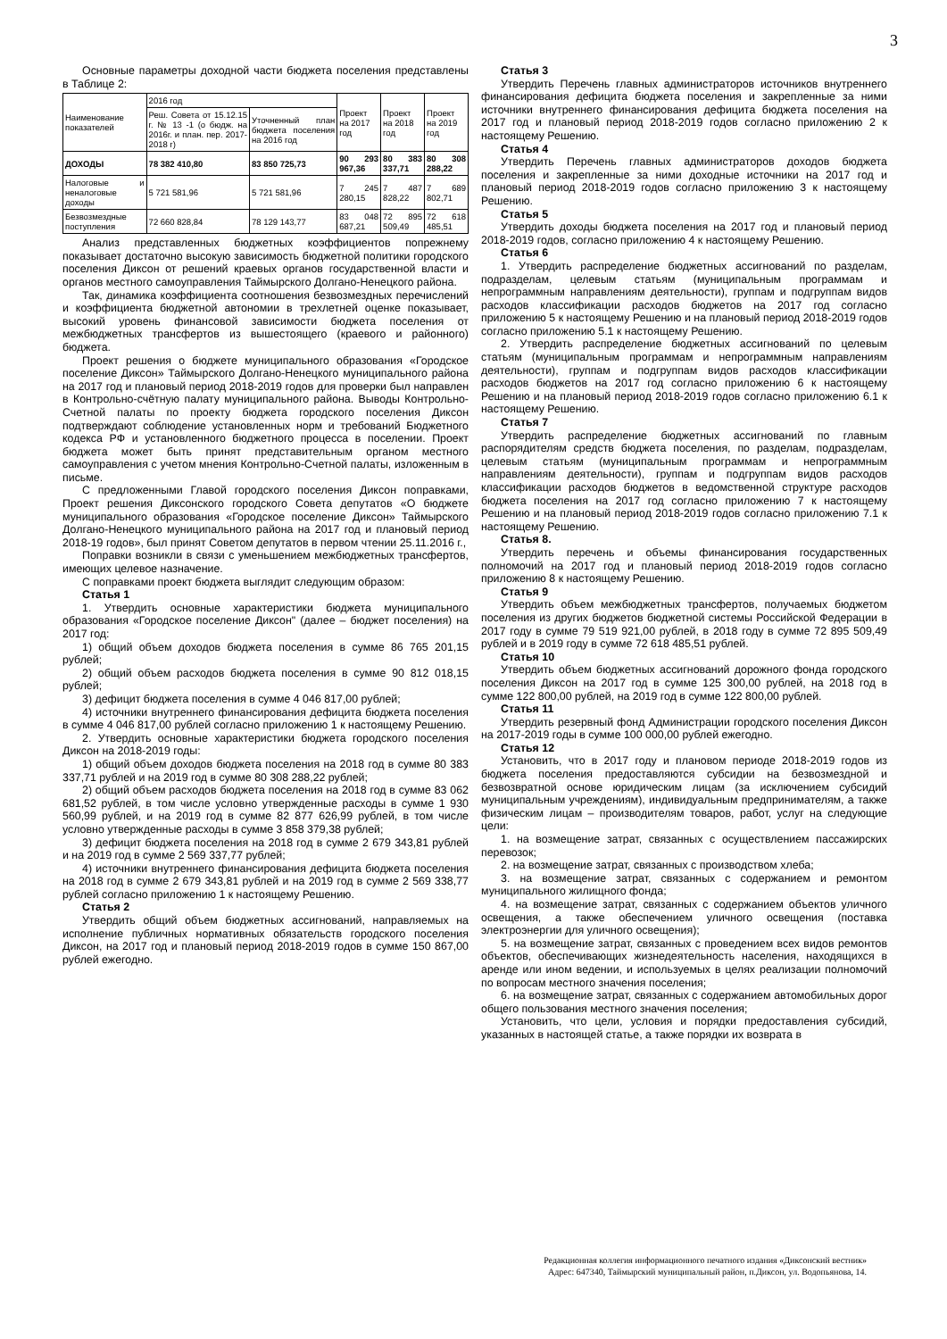3
Основные параметры доходной части бюджета поселения представлены в Таблице 2:
| Наименование показателей | 2016 год | | Проект на 2017 год | Проект на 2018 год | Проект на 2019 год |
| --- | --- | --- | --- | --- | --- |
| | Реш. Совета от 15.12.15 г. № 13 -1 (о бюдж. на 2016г. и план. пер. 2017-2018 г) | Уточненный план бюджета поселения на 2016 год | | | |
| ДОХОДЫ | 78 382 410,80 | 83 850 725,73 | 90 293 967,36 | 80 383 337,71 | 80 308 288,22 |
| Налоговые и неналоговые доходы | 5 721 581,96 | 5 721 581,96 | 7 245 280,15 | 7 487 828,22 | 7 689 802,71 |
| Безвозмездные поступления | 72 660 828,84 | 78 129 143,77 | 83 048 687,21 | 72 895 509,49 | 72 618 485,51 |
Анализ представленных бюджетных коэффициентов попрежнему показывает достаточно высокую зависимость бюджетной политики городского поселения Диксон от решений краевых органов государственной власти и органов местного самоуправления Таймырского Долгано-Ненецкого района.
Так, динамика коэффициента соотношения безвозмездных перечислений и коэффициента бюджетной автономии в трехлетней оценке показывает, высокий уровень финансовой зависимости бюджета поселения от межбюджетных трансфертов из вышестоящего (краевого и районного) бюджета.
Проект решения о бюджете муниципального образования «Городское поселение Диксон» Таймырского Долгано-Ненецкого муниципального района на 2017 год и плановый период 2018-2019 годов для проверки был направлен в Контрольно-счётную палату муниципального района. Выводы Контрольно-Счетной палаты по проекту бюджета городского поселения Диксон подтверждают соблюдение установленных норм и требований Бюджетного кодекса РФ и установленного бюджетного процесса в поселении. Проект бюджета может быть принят представительным органом местного самоуправления с учетом мнения Контрольно-Счетной палаты, изложенным в письме.
С предложенными Главой городского поселения Диксон поправками, Проект решения Диксонского городского Совета депутатов «О бюджете муниципального образования «Городское поселение Диксон» Таймырского Долгано-Ненецкого муниципального района на 2017 год и плановый период 2018-19 годов», был принят Советом депутатов в первом чтении 25.11.2016 г.,
Поправки возникли в связи с уменьшением межбюджетных трансфертов, имеющих целевое назначение.
С поправками проект бюджета выглядит следующим образом:
Статья 1
1. Утвердить основные характеристики бюджета муниципального образования «Городское поселение Диксон" (далее – бюджет поселения) на 2017 год:
1) общий объем доходов бюджета поселения в сумме 86 765 201,15 рублей;
2) общий объем расходов бюджета поселения в сумме 90 812 018,15 рублей;
3) дефицит бюджета поселения в сумме 4 046 817,00 рублей;
4) источники внутреннего финансирования дефицита бюджета поселения в сумме 4 046 817,00 рублей согласно приложению 1 к настоящему Решению.
2. Утвердить основные характеристики бюджета городского поселения Диксон на 2018-2019 годы:
1) общий объем доходов бюджета поселения на 2018 год в сумме 80 383 337,71 рублей и на 2019 год в сумме 80 308 288,22 рублей;
2) общий объем расходов бюджета поселения на 2018 год в сумме 83 062 681,52 рублей, в том числе условно утвержденные расходы в сумме 1 930 560,99 рублей, и на 2019 год в сумме 82 877 626,99 рублей, в том числе условно утвержденные расходы в сумме 3 858 379,38 рублей;
3) дефицит бюджета поселения на 2018 год в сумме 2 679 343,81 рублей и на 2019 год в сумме 2 569 337,77 рублей;
4) источники внутреннего финансирования дефицита бюджета поселения на 2018 год в сумме 2 679 343,81 рублей и на 2019 год в сумме 2 569 338,77 рублей согласно приложению 1 к настоящему Решению.
Статья 2
Утвердить общий объем бюджетных ассигнований, направляемых на исполнение публичных нормативных обязательств городского поселения Диксон, на 2017 год и плановый период 2018-2019 годов в сумме 150 867,00 рублей ежегодно.
Статья 3
Утвердить Перечень главных администраторов источников внутреннего финансирования дефицита бюджета поселения и закрепленные за ними источники внутреннего финансирования дефицита бюджета поселения на 2017 год и плановый период 2018-2019 годов согласно приложению 2 к настоящему Решению.
Статья 4
Утвердить Перечень главных администраторов доходов бюджета поселения и закрепленные за ними доходные источники на 2017 год и плановый период 2018-2019 годов согласно приложению 3 к настоящему Решению.
Статья 5
Утвердить доходы бюджета поселения на 2017 год и плановый период 2018-2019 годов, согласно приложению 4 к настоящему Решению.
Статья 6
1. Утвердить распределение бюджетных ассигнований по разделам, подразделам, целевым статьям (муниципальным программам и непрограммным направлениям деятельности), группам и подгруппам видов расходов классификации расходов бюджетов на 2017 год согласно приложению 5 к настоящему Решению и на плановый период 2018-2019 годов согласно приложению 5.1 к настоящему Решению.
2. Утвердить распределение бюджетных ассигнований по целевым статьям (муниципальным программам и непрограммным направлениям деятельности), группам и подгруппам видов расходов классификации расходов бюджетов на 2017 год согласно приложению 6 к настоящему Решению и на плановый период 2018-2019 годов согласно приложению 6.1 к настоящему Решению.
Статья 7
Утвердить распределение бюджетных ассигнований по главным распорядителям средств бюджета поселения, по разделам, подразделам, целевым статьям (муниципальным программам и непрограммным направлениям деятельности), группам и подгруппам видов расходов классификации расходов бюджетов в ведомственной структуре расходов бюджета поселения на 2017 год согласно приложению 7 к настоящему Решению и на плановый период 2018-2019 годов согласно приложению 7.1 к настоящему Решению.
Статья 8.
Утвердить перечень и объемы финансирования государственных полномочий на 2017 год и плановый период 2018-2019 годов согласно приложению 8 к настоящему Решению.
Статья 9
Утвердить объем межбюджетных трансфертов, получаемых бюджетом поселения из других бюджетов бюджетной системы Российской Федерации в 2017 году в сумме 79 519 921,00 рублей, в 2018 году в сумме 72 895 509,49 рублей и в 2019 году в сумме 72 618 485,51 рублей.
Статья 10
Утвердить объем бюджетных ассигнований дорожного фонда городского поселения Диксон на 2017 год в сумме 125 300,00 рублей, на 2018 год в сумме 122 800,00 рублей, на 2019 год в сумме 122 800,00 рублей.
Статья 11
Утвердить резервный фонд Администрации городского поселения Диксон на 2017-2019 годы в сумме 100 000,00 рублей ежегодно.
Статья 12
Установить, что в 2017 году и плановом периоде 2018-2019 годов из бюджета поселения предоставляются субсидии на безвозмездной и безвозвратной основе юридическим лицам (за исключением субсидий муниципальным учреждениям), индивидуальным предпринимателям, а также физическим лицам – производителям товаров, работ, услуг на следующие цели:
1. на возмещение затрат, связанных с осуществлением пассажирских перевозок;
2. на возмещение затрат, связанных с производством хлеба;
3. на возмещение затрат, связанных с содержанием и ремонтом муниципального жилищного фонда;
4. на возмещение затрат, связанных с содержанием объектов уличного освещения, а также обеспечением уличного освещения (поставка электроэнергии для уличного освещения);
5. на возмещение затрат, связанных с проведением всех видов ремонтов объектов, обеспечивающих жизнедеятельность населения, находящихся в аренде или ином ведении, и используемых в целях реализации полномочий по вопросам местного значения поселения;
6. на возмещение затрат, связанных с содержанием автомобильных дорог общего пользования местного значения поселения;
Установить, что цели, условия и порядки предоставления субсидий, указанных в настоящей статье, а также порядки их возврата в
Редакционная коллегия информационного печатного издания «Диксонский вестник»
Адрес: 647340, Таймырский муниципальный район, п.Диксон, ул. Водопьянова, 14.